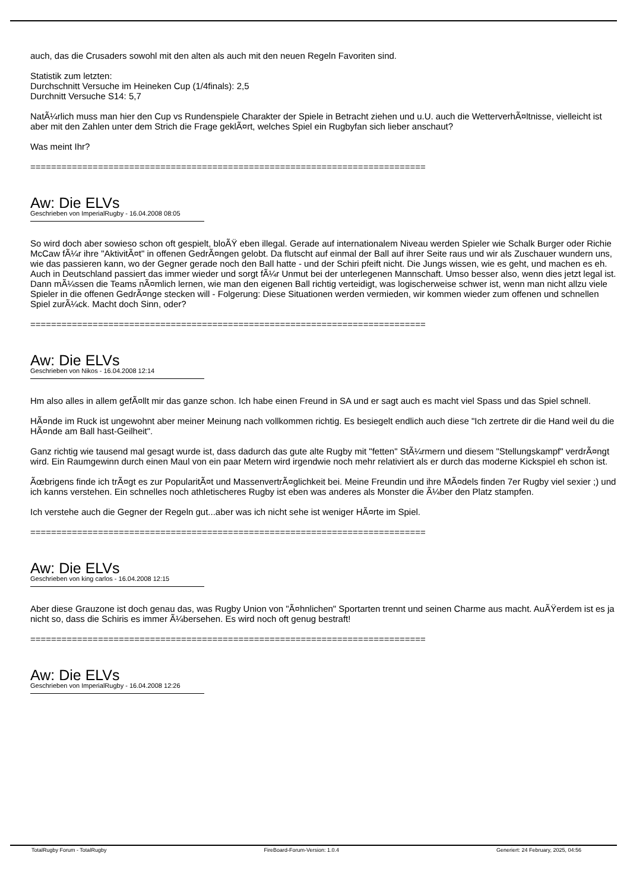auch, das die Crusaders sowohl mit den alten als auch mit den neuen Regeln Favoriten sind.
Statistik zum letzten:
Durchschnitt Versuche im Heineken Cup (1/4finals): 2,5
Durchnitt Versuche S14: 5,7
NatÃ¼rlich muss man hier den Cup vs Rundenspiele Charakter der Spiele in Betracht ziehen und u.U. auch die WetterverhÃ¤ltnisse, vielleicht ist aber mit den Zahlen unter dem Strich die Frage geklÃ¤rt, welches Spiel ein Rugbyfan sich lieber anschaut?
Was meint Ihr?
============================================================================
Aw: Die ELVs
Geschrieben von ImperialRugby - 16.04.2008 08:05
So wird doch aber sowieso schon oft gespielt, bloÃŸ eben illegal. Gerade auf internationalem Niveau werden Spieler wie Schalk Burger oder Richie McCaw fÃ¼r ihre "AktivitÃ¤t" in offenen GedrÃ¤ngen gelobt. Da flutscht auf einmal der Ball auf ihrer Seite raus und wir als Zuschauer wundern uns, wie das passieren kann, wo der Gegner gerade noch den Ball hatte - und der Schiri pfeift nicht. Die Jungs wissen, wie es geht, und machen es eh. Auch in Deutschland passiert das immer wieder und sorgt fÃ¼r Unmut bei der unterlegenen Mannschaft. Umso besser also, wenn dies jetzt legal ist. Dann mÃ¼ssen die Teams nÃ¤mlich lernen, wie man den eigenen Ball richtig verteidigt, was logischerweise schwer ist, wenn man nicht allzu viele Spieler in die offenen GedrÃ¤nge stecken will - Folgerung: Diese Situationen werden vermieden, wir kommen wieder zum offenen und schnellen Spiel zurÃ¼ck. Macht doch Sinn, oder?
============================================================================
Aw: Die ELVs
Geschrieben von Nikos - 16.04.2008 12:14
Hm also alles in allem gefÃ¤llt mir das ganze schon. Ich habe einen Freund in SA und er sagt auch es macht viel Spass und das Spiel schnell.
HÃ¤nde im Ruck ist ungewohnt aber meiner Meinung nach vollkommen richtig. Es besiegelt endlich auch diese "Ich zertrete dir die Hand weil du die HÃ¤nde am Ball hast-Geilheit".
Ganz richtig wie tausend mal gesagt wurde ist, dass dadurch das gute alte Rugby mit "fetten" StÃ¼rmern und diesem "Stellungskampf" verdrÃ¤ngt wird. Ein Raumgewinn durch einen Maul von ein paar Metern wird irgendwie noch mehr relativiert als er durch das moderne Kickspiel eh schon ist.
Ãœbrigens finde ich trÃ¤gt es zur PopularitÃ¤t und MassenvertrÃ¤glichkeit bei. Meine Freundin und ihre MÃ¤dels finden 7er Rugby viel sexier ;) und ich kanns verstehen. Ein schnelles noch athletischeres Rugby ist eben was anderes als Monster die Ã¼ber den Platz stampfen.
Ich verstehe auch die Gegner der Regeln gut...aber was ich nicht sehe ist weniger HÃ¤rte im Spiel.
============================================================================
Aw: Die ELVs
Geschrieben von king carlos - 16.04.2008 12:15
Aber diese Grauzone ist doch genau das, was Rugby Union von "Ã¤hnlichen" Sportarten trennt und seinen Charme aus macht. AuÃŸerdem ist es ja nicht so, dass die Schiris es immer Ã¼bersehen. Es wird noch oft genug bestraft!
============================================================================
Aw: Die ELVs
Geschrieben von ImperialRugby - 16.04.2008 12:26
TotalRugby Forum - TotalRugby FireBoard-Forum-Version: 1.0.4 Generiert: 24 February, 2025, 04:56